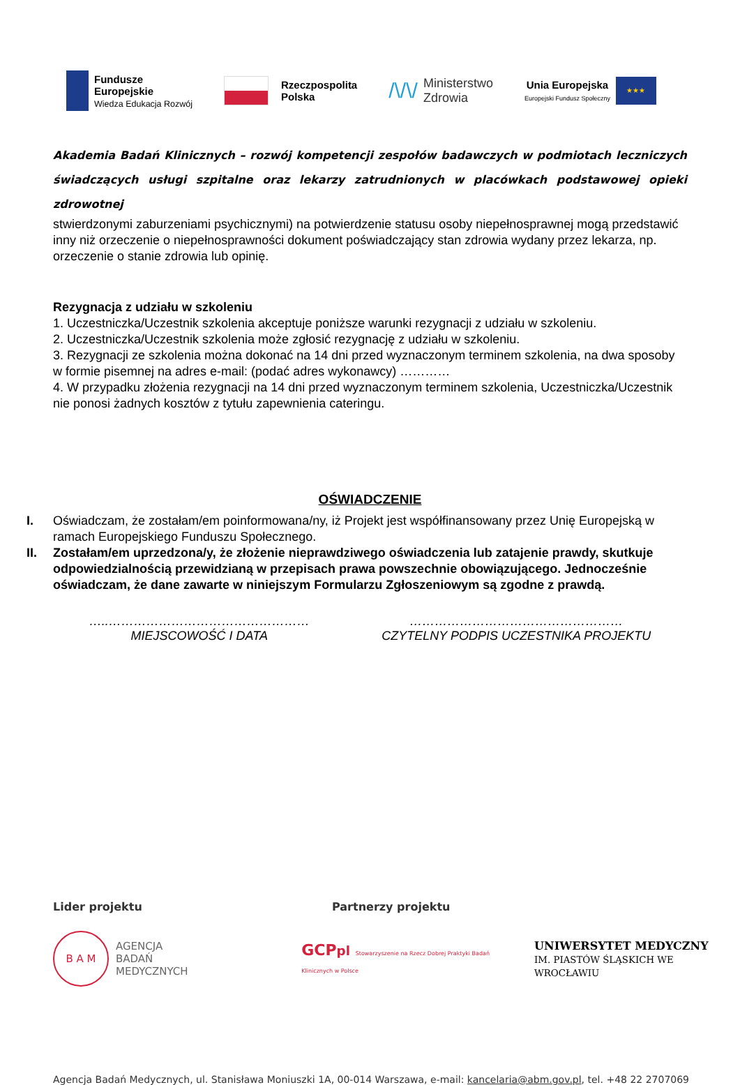Fundusze
Europejskie
Wiedza Edukacja Rozwój
Rzeczpospolita
Polska
/\/\/ Ministerstwo
Zdrowia
Unia Europejska
Europejski Fundusz Społeczny
★★★
Akademia Badań Klinicznych – rozwój kompetencji zespołów badawczych w podmiotach leczniczych świadczących usługi szpitalne oraz lekarzy zatrudnionych w placówkach podstawowej opieki zdrowotnej
stwierdzonymi zaburzeniami psychicznymi) na potwierdzenie statusu osoby niepełnosprawnej mogą przedstawić inny niż orzeczenie o niepełnosprawności dokument poświadczający stan zdrowia wydany przez lekarza, np. orzeczenie o stanie zdrowia lub opinię.
Rezygnacja z udziału w szkoleniu
1. Uczestniczka/Uczestnik szkolenia akceptuje poniższe warunki rezygnacji z udziału w szkoleniu.
2. Uczestniczka/Uczestnik szkolenia może zgłosić rezygnację z udziału w szkoleniu.
3. Rezygnacji ze szkolenia można dokonać na 14 dni przed wyznaczonym terminem szkolenia, na dwa sposoby w formie pisemnej na adres e-mail: (podać adres wykonawcy) …………
4. W przypadku złożenia rezygnacji na 14 dni przed wyznaczonym terminem szkolenia, Uczestniczka/Uczestnik nie ponosi żadnych kosztów z tytułu zapewnienia cateringu.
OŚWIADCZENIE
I. Oświadczam, że zostałam/em poinformowana/ny, iż Projekt jest współfinansowany przez Unię Europejską w ramach Europejskiego Funduszu Społecznego.
II. Zostałam/em uprzedzona/y, że złożenie nieprawdziwego oświadczenia lub zatajenie prawdy, skutkuje odpowiedzialnością przewidzianą w przepisach prawa powszechnie obowiązującego. Jednocześnie oświadczam, że dane zawarte w niniejszym Formularzu Zgłoszeniowym są zgodne z prawdą.
…..…………………………………………
MIEJSCOWOŚĆ I DATA
……………………………………………
CZYTELNY PODPIS UCZESTNIKA PROJEKTU
Lider projektu Partnerzy projektu
B A M
AGENCJA
BADAŃ
MEDYCZNYCH
GCPpl Stowarzyszenie na Rzecz Dobrej Praktyki Badań Klinicznych w Polsce
UNIWERSYTET MEDYCZNY
IM. PIASTÓW ŚLĄSKICH WE WROCŁAWIU
Agencja Badań Medycznych, ul. Stanisława Moniuszki 1A, 00-014 Warszawa, e-mail: kancelaria@abm.gov.pl, tel. +48 22 2707069